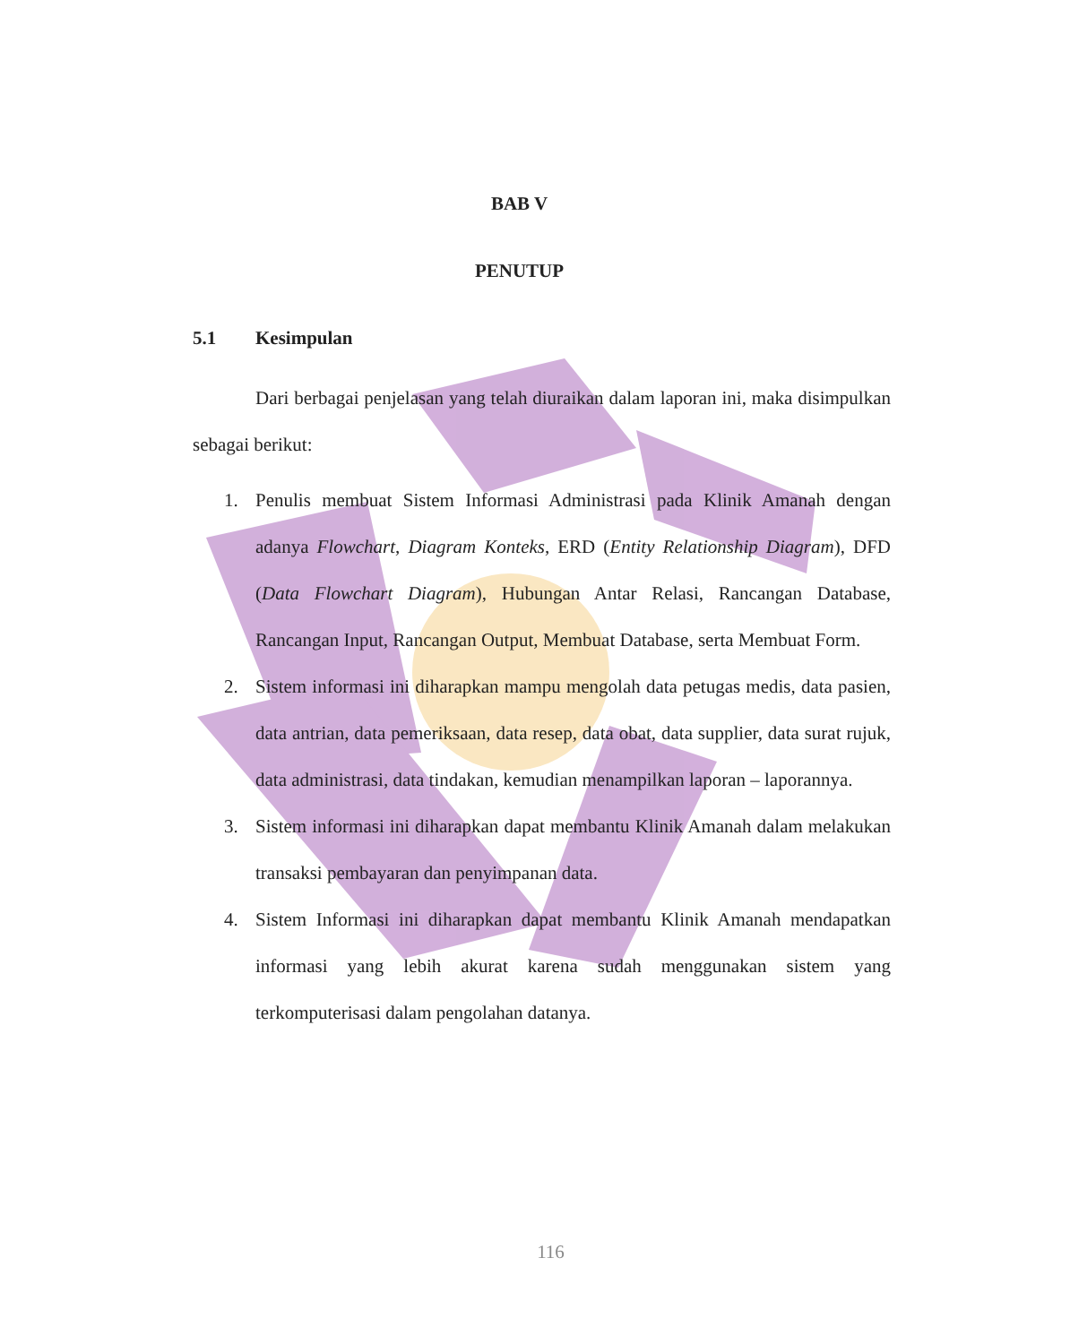BAB V
PENUTUP
5.1 Kesimpulan
Dari berbagai penjelasan yang telah diuraikan dalam laporan ini, maka disimpulkan sebagai berikut:
1. Penulis membuat Sistem Informasi Administrasi pada Klinik Amanah dengan adanya Flowchart, Diagram Konteks, ERD (Entity Relationship Diagram), DFD (Data Flowchart Diagram), Hubungan Antar Relasi, Rancangan Database, Rancangan Input, Rancangan Output, Membuat Database, serta Membuat Form.
2. Sistem informasi ini diharapkan mampu mengolah data petugas medis, data pasien, data antrian, data pemeriksaan, data resep, data obat, data supplier, data surat rujuk, data administrasi, data tindakan, kemudian menampilkan laporan – laporannya.
3. Sistem informasi ini diharapkan dapat membantu Klinik Amanah dalam melakukan transaksi pembayaran dan penyimpanan data.
4. Sistem Informasi ini diharapkan dapat membantu Klinik Amanah mendapatkan informasi yang lebih akurat karena sudah menggunakan sistem yang terkomputerisasi dalam pengolahan datanya.
116